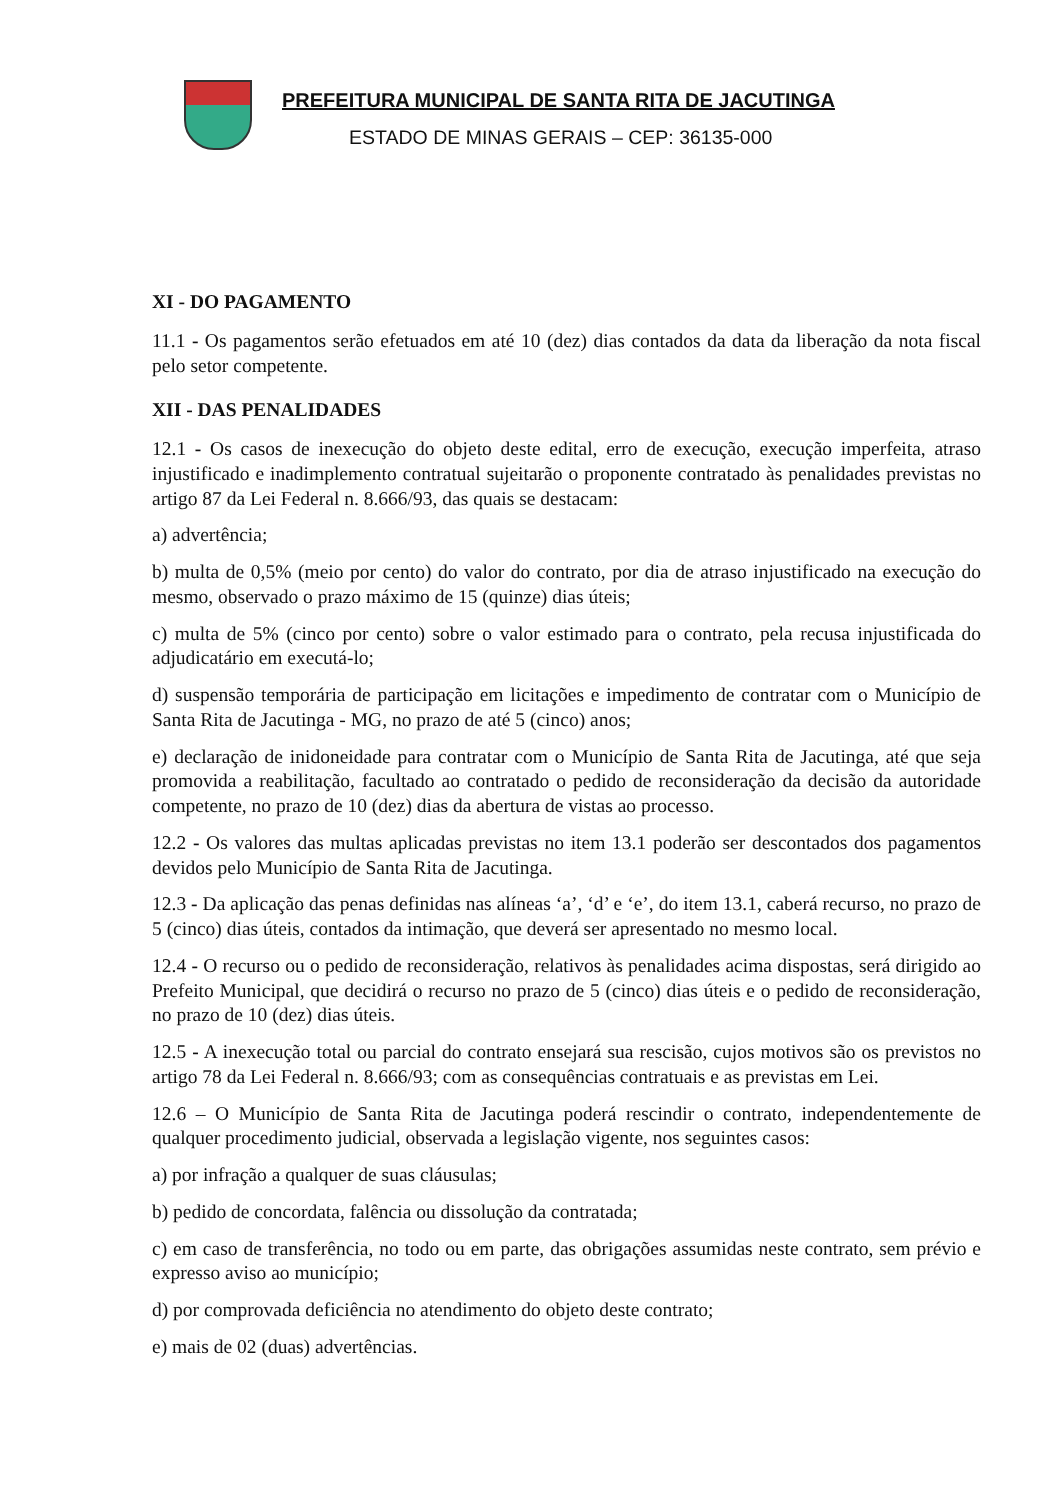PREFEITURA MUNICIPAL DE SANTA RITA DE JACUTINGA
ESTADO DE MINAS GERAIS – CEP: 36135-000
XI - DO PAGAMENTO
11.1 - Os pagamentos serão efetuados em até 10 (dez) dias contados da data da liberação da nota fiscal pelo setor competente.
XII - DAS PENALIDADES
12.1 - Os casos de inexecução do objeto deste edital, erro de execução, execução imperfeita, atraso injustificado e inadimplemento contratual sujeitarão o proponente contratado às penalidades previstas no artigo 87 da Lei Federal n. 8.666/93, das quais se destacam:
a) advertência;
b) multa de 0,5% (meio por cento) do valor do contrato, por dia de atraso injustificado na execução do mesmo, observado o prazo máximo de 15 (quinze) dias úteis;
c) multa de 5% (cinco por cento) sobre o valor estimado para o contrato, pela recusa injustificada do adjudicatário em executá-lo;
d) suspensão temporária de participação em licitações e impedimento de contratar com o Município de Santa Rita de Jacutinga - MG, no prazo de até 5 (cinco) anos;
e) declaração de inidoneidade para contratar com o Município de Santa Rita de Jacutinga, até que seja promovida a reabilitação, facultado ao contratado o pedido de reconsideração da decisão da autoridade competente, no prazo de 10 (dez) dias da abertura de vistas ao processo.
12.2 - Os valores das multas aplicadas previstas no item 13.1 poderão ser descontados dos pagamentos devidos pelo Município de Santa Rita de Jacutinga.
12.3 - Da aplicação das penas definidas nas alíneas ‘a’, ‘d’ e ‘e’, do item 13.1, caberá recurso, no prazo de 5 (cinco) dias úteis, contados da intimação, que deverá ser apresentado no mesmo local.
12.4 - O recurso ou o pedido de reconsideração, relativos às penalidades acima dispostas, será dirigido ao Prefeito Municipal, que decidirá o recurso no prazo de 5 (cinco) dias úteis e o pedido de reconsideração, no prazo de 10 (dez) dias úteis.
12.5 - A inexecução total ou parcial do contrato ensejará sua rescisão, cujos motivos são os previstos no artigo 78 da Lei Federal n. 8.666/93; com as consequências contratuais e as previstas em Lei.
12.6 – O Município de Santa Rita de Jacutinga poderá rescindir o contrato, independentemente de qualquer procedimento judicial, observada a legislação vigente, nos seguintes casos:
a) por infração a qualquer de suas cláusulas;
b) pedido de concordata, falência ou dissolução da contratada;
c) em caso de transferência, no todo ou em parte, das obrigações assumidas neste contrato, sem prévio e expresso aviso ao município;
d) por comprovada deficiência no atendimento do objeto deste contrato;
e) mais de 02 (duas) advertências.